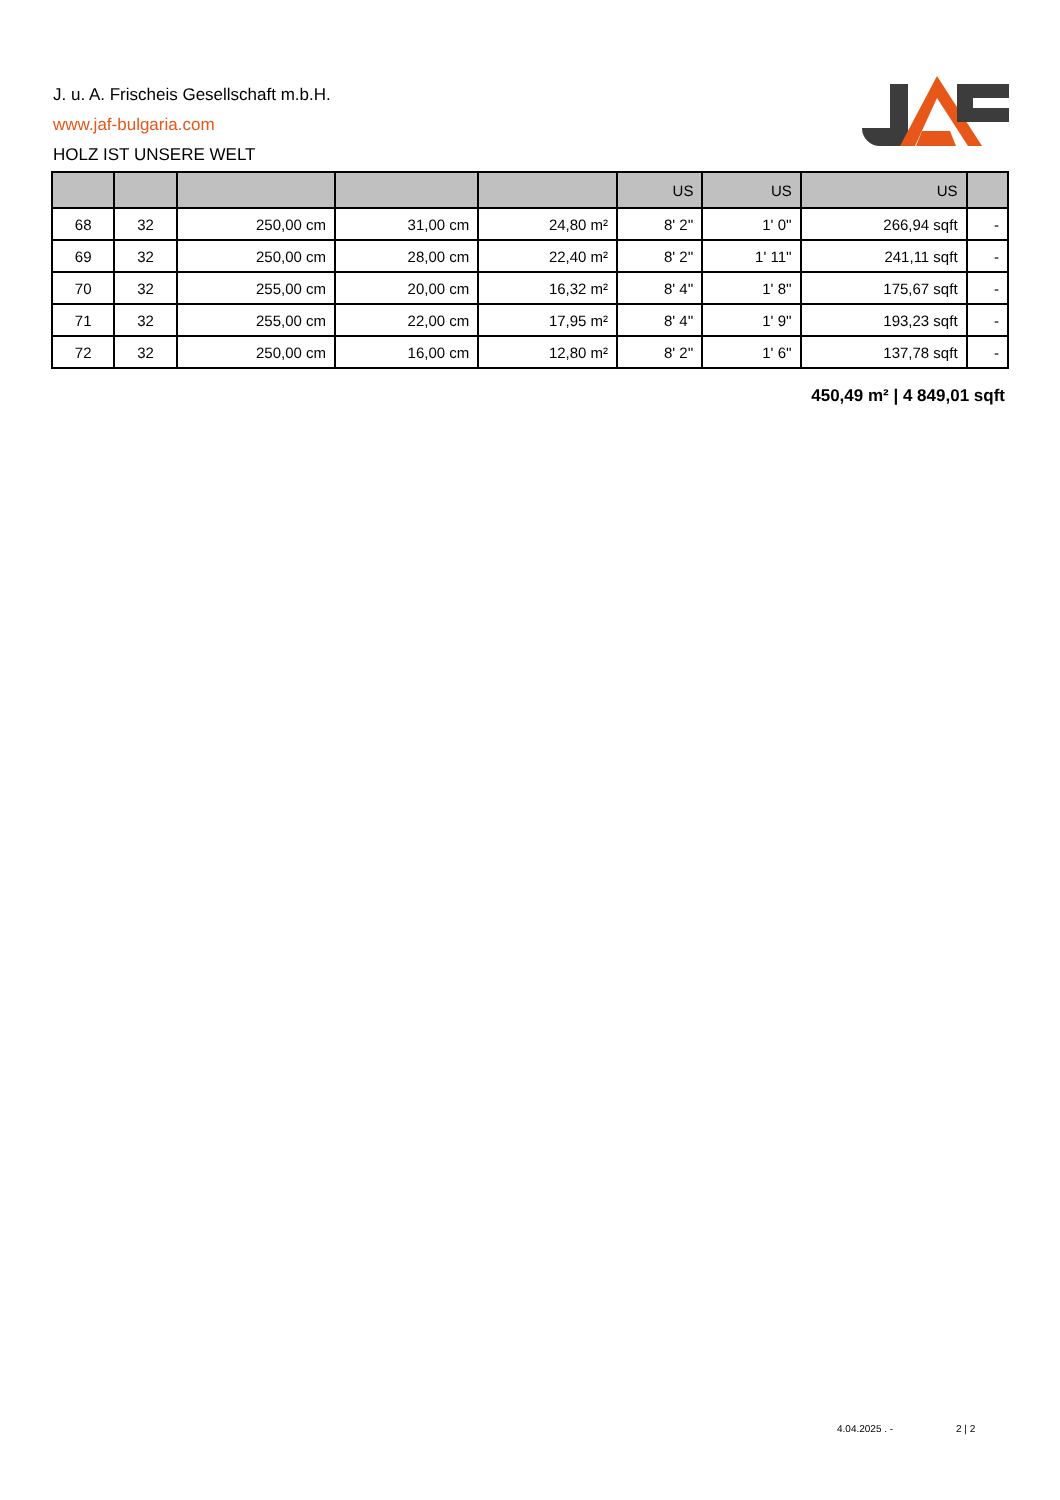J. u. A. Frischeis Gesellschaft m.b.H.
www.jaf-bulgaria.com
HOLZ IST UNSERE WELT
| | | | | | US | US | US | |
| --- | --- | --- | --- | --- | --- | --- | --- | --- |
| 68 | 32 | 250,00 cm | 31,00 cm | 24,80 m² | 8' 2'' | 1' 0'' | 266,94 sqft | - |
| 69 | 32 | 250,00 cm | 28,00 cm | 22,40 m² | 8' 2'' | 1' 11'' | 241,11 sqft | - |
| 70 | 32 | 255,00 cm | 20,00 cm | 16,32 m² | 8' 4'' | 1' 8'' | 175,67 sqft | - |
| 71 | 32 | 255,00 cm | 22,00 cm | 17,95 m² | 8' 4'' | 1' 9'' | 193,23 sqft | - |
| 72 | 32 | 250,00 cm | 16,00 cm | 12,80 m² | 8' 2'' | 1' 6'' | 137,78 sqft | - |
450,49 m² | 4 849,01 sqft
4.04.2025 . - 2 | 2